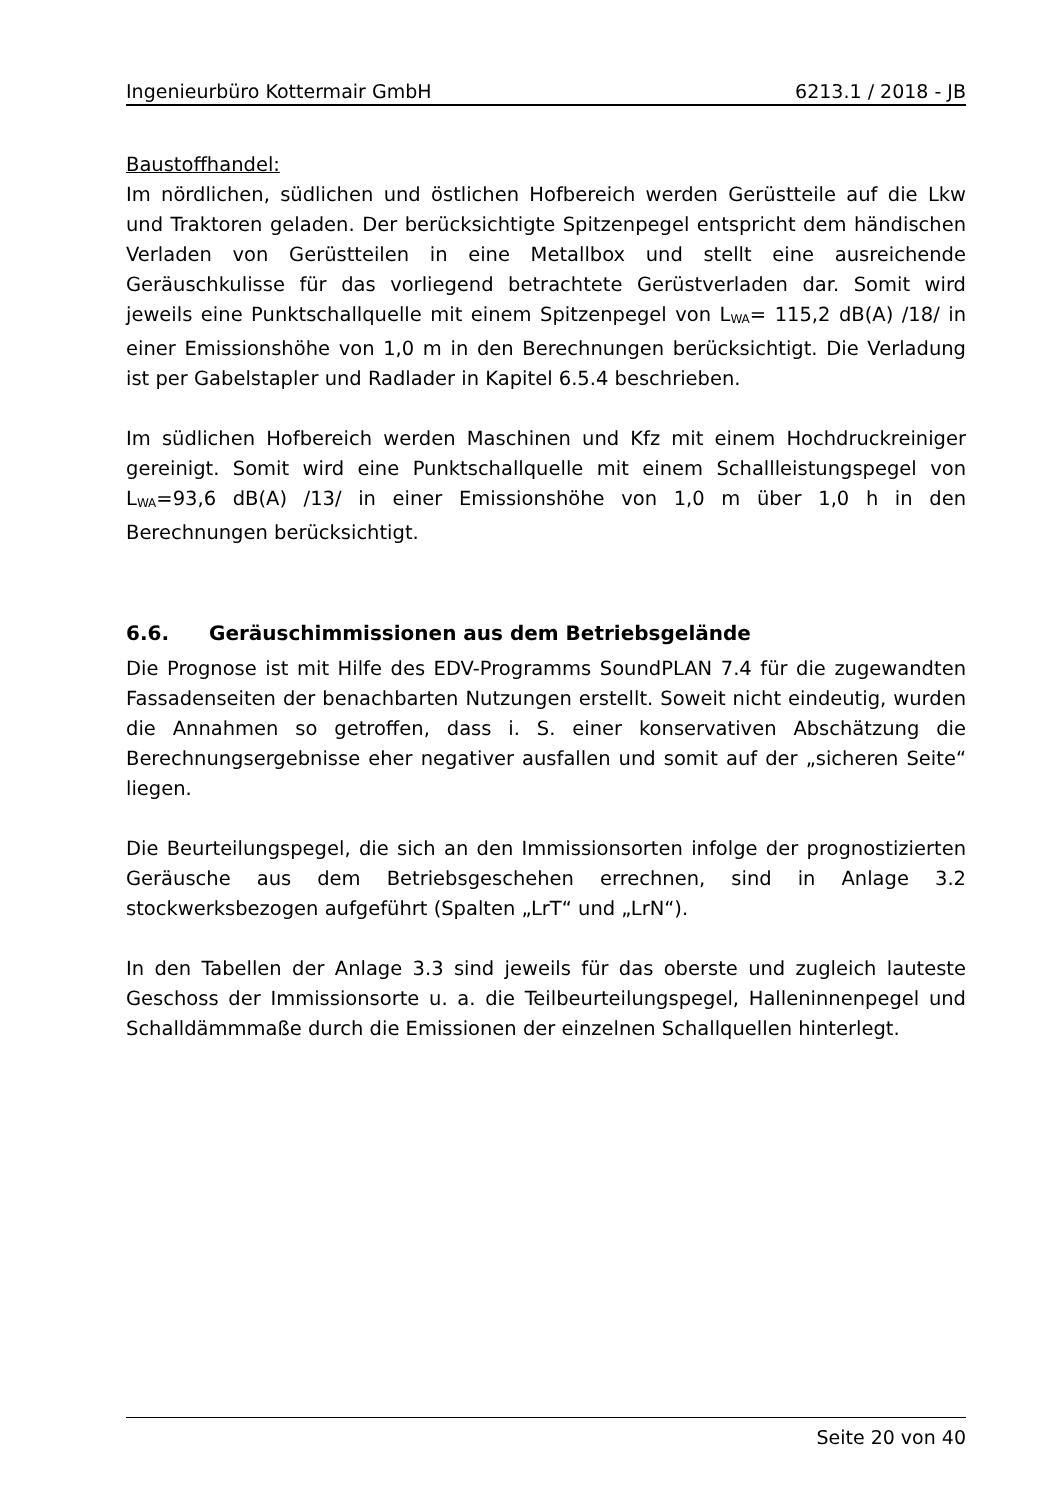Ingenieurbüro Kottermair GmbH 6213.1 / 2018 - JB
Baustoffhandel:
Im nördlichen, südlichen und östlichen Hofbereich werden Gerüstteile auf die Lkw und Traktoren geladen. Der berücksichtigte Spitzenpegel entspricht dem händischen Verladen von Gerüstteilen in eine Metallbox und stellt eine ausreichende Geräuschkulisse für das vorliegend betrachtete Gerüstverladen dar. Somit wird jeweils eine Punktschallquelle mit einem Spitzenpegel von L<sub>WA</sub>= 115,2 dB(A) /18/ in einer Emissionshöhe von 1,0 m in den Berechnungen berücksichtigt. Die Verladung ist per Gabelstapler und Radlader in Kapitel 6.5.4 beschrieben.
Im südlichen Hofbereich werden Maschinen und Kfz mit einem Hochdruckreiniger gereinigt. Somit wird eine Punktschallquelle mit einem Schallleistungspegel von L<sub>WA</sub>=93,6 dB(A) /13/ in einer Emissionshöhe von 1,0 m über 1,0 h in den Berechnungen berücksichtigt.
6.6. Geräuschimmissionen aus dem Betriebsgelände
Die Prognose ist mit Hilfe des EDV-Programms SoundPLAN 7.4 für die zugewandten Fassadenseiten der benachbarten Nutzungen erstellt. Soweit nicht eindeutig, wurden die Annahmen so getroffen, dass i. S. einer konservativen Abschätzung die Berechnungsergebnisse eher negativer ausfallen und somit auf der „sicheren Seite“ liegen.
Die Beurteilungspegel, die sich an den Immissionsorten infolge der prognostizierten Geräusche aus dem Betriebsgeschehen errechnen, sind in Anlage 3.2 stockwerksbezogen aufgeführt (Spalten „LrT“ und „LrN“).
In den Tabellen der Anlage 3.3 sind jeweils für das oberste und zugleich lauteste Geschoss der Immissionsorte u. a. die Teilbeurteilungspegel, Halleninnenpegel und Schalldämmmaße durch die Emissionen der einzelnen Schallquellen hinterlegt.
Seite 20 von 40